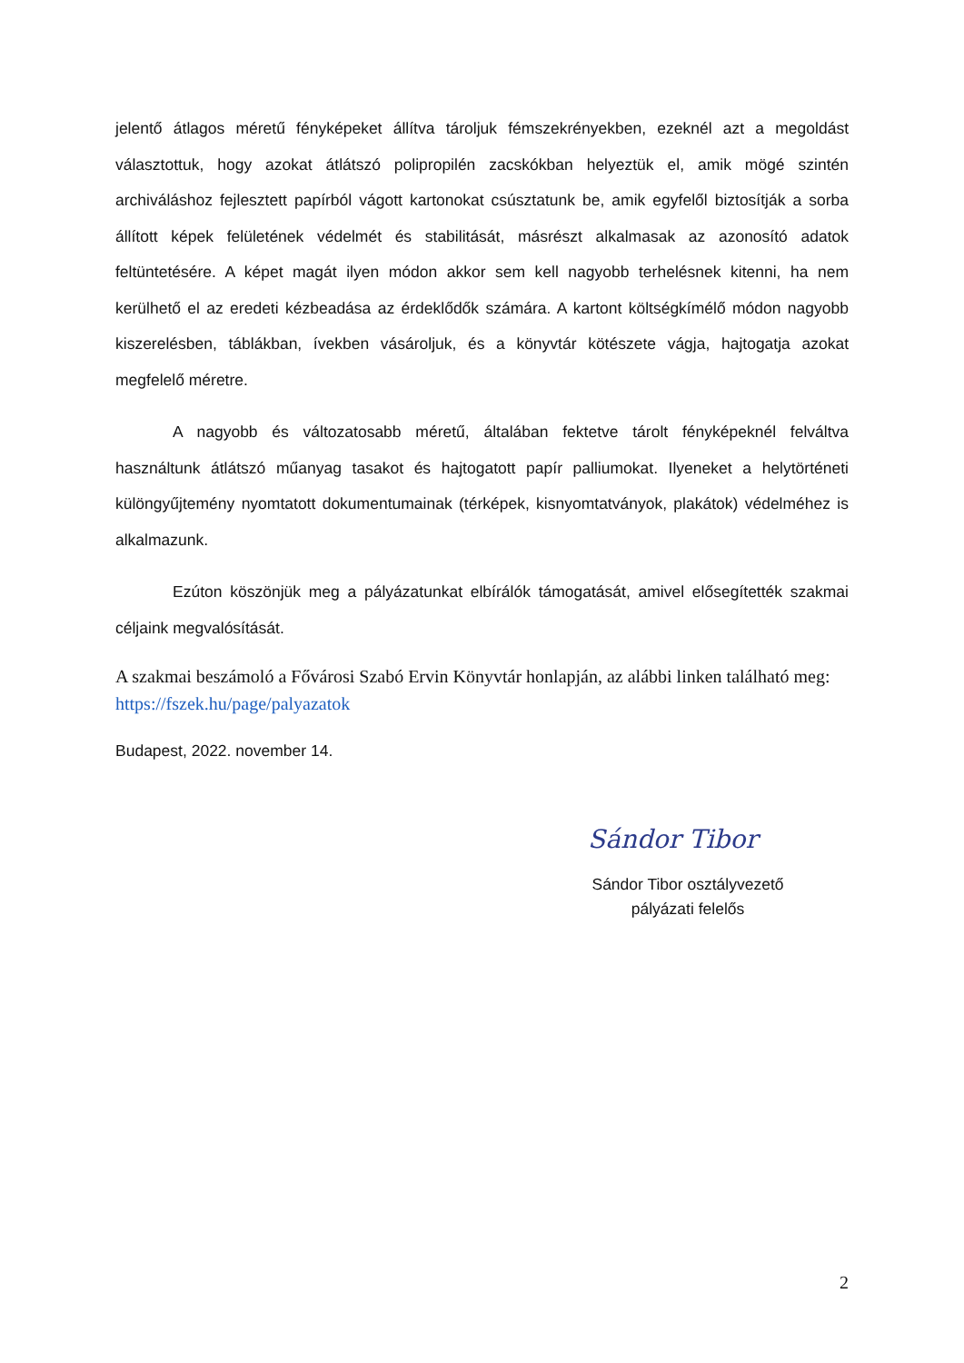jelentő átlagos méretű fényképeket állítva tároljuk fémszekrényekben, ezeknél azt a megoldást választottuk, hogy azokat átlátszó polipropilén zacskókban helyeztük el, amik mögé szintén archiváláshoz fejlesztett papírból vágott kartonokat csúsztatunk be, amik egyfelől biztosítják a sorba állított képek felületének védelmét és stabilitását, másrészt alkalmasak az azonosító adatok feltüntetésére. A képet magát ilyen módon akkor sem kell nagyobb terhelésnek kitenni, ha nem kerülhető el az eredeti kézbeadása az érdeklődők számára. A kartont költségkímélő módon nagyobb kiszerelésben, táblákban, ívekben vásároljuk, és a könyvtár kötészete vágja, hajtogatja azokat megfelelő méretre.
A nagyobb és változatosabb méretű, általában fektetve tárolt fényképeknél felváltva használtunk átlátszó műanyag tasakot és hajtogatott papír palliumokat. Ilyeneket a helytörténeti különgyűjtemény nyomtatott dokumentumainak (térképek, kisnyomtatványok, plakátok) védelméhez is alkalmazunk.
Ezúton köszönjük meg a pályázatunkat elbírálók támogatását, amivel elősegítették szakmai céljaink megvalósítását.
A szakmai beszámoló a Fővárosi Szabó Ervin Könyvtár honlapján, az alábbi linken található meg: https://fszek.hu/page/palyazatok
Budapest, 2022. november 14.
Sándor Tibor
Sándor Tibor osztályvezető
pályázati felelős
2